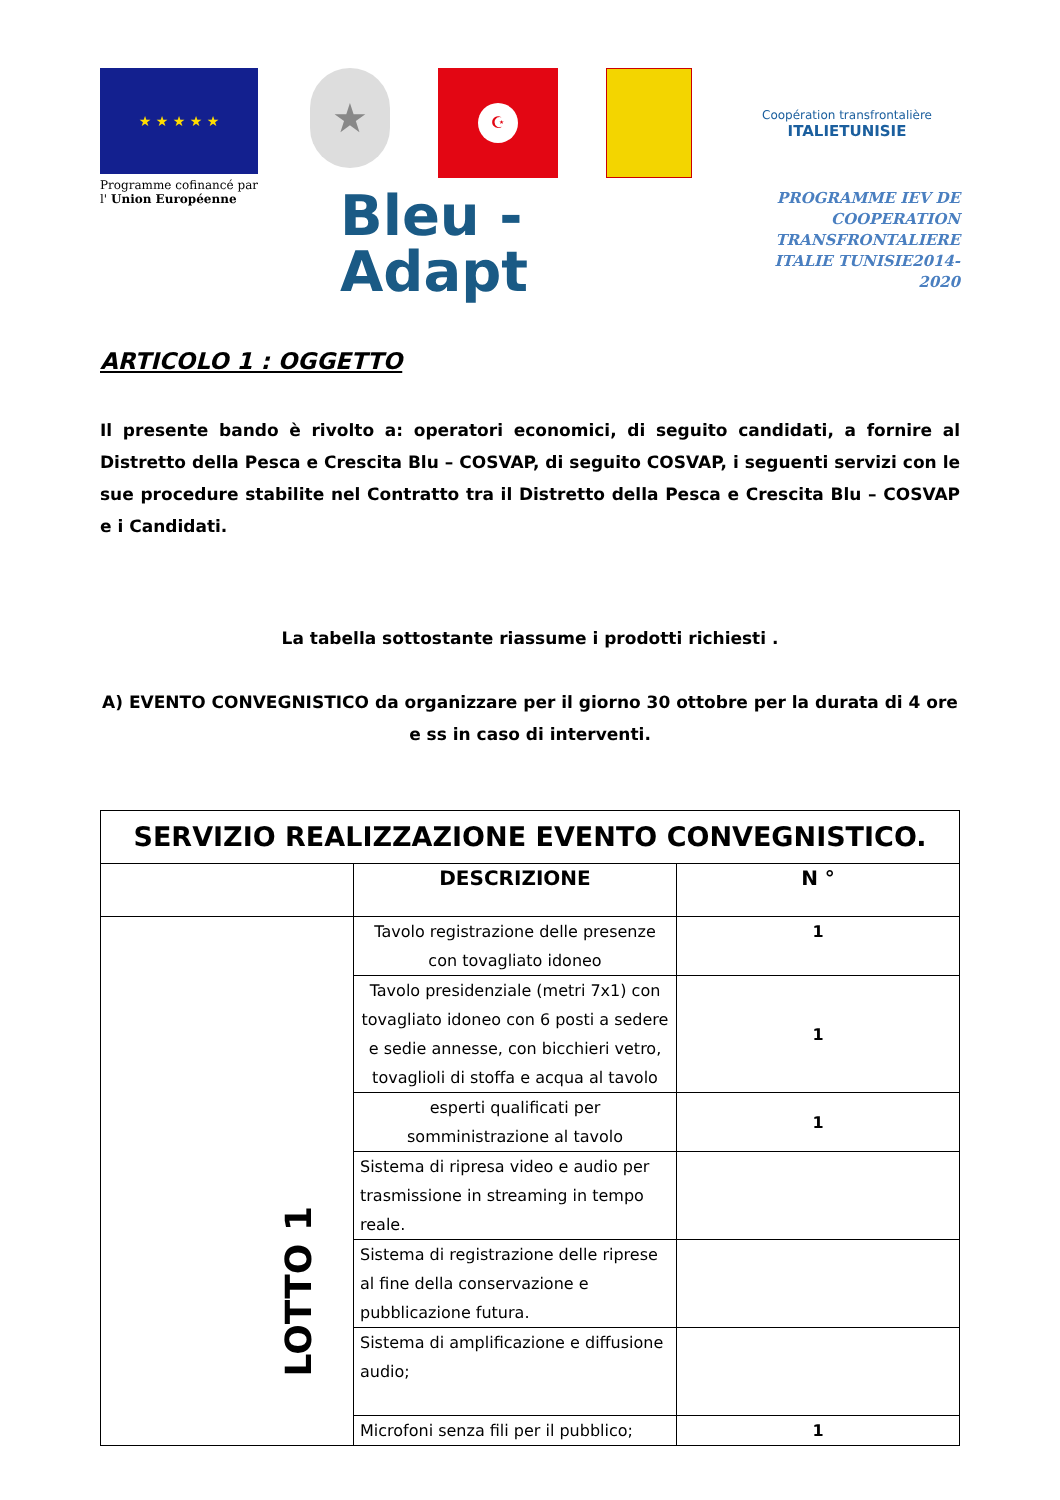★ ★ ★ ★ ★
★
☪
Coopération transfrontalière
ITALIETUNISIE
Programme cofinancé par
l' Union Européenne
Bleu -
Adapt
PROGRAMME IEV DE
COOPERATION TRANSFRONTALIERE
ITALIE TUNISIE2014-2020
ARTICOLO 1 : OGGETTO
Il presente bando è rivolto a: operatori economici, di seguito candidati, a fornire al Distretto della Pesca e Crescita Blu – COSVAP, di seguito COSVAP, i seguenti servizi con le sue procedure stabilite nel Contratto tra il Distretto della Pesca e Crescita Blu – COSVAP e i Candidati.
La tabella sottostante riassume i prodotti richiesti .
A) EVENTO CONVEGNISTICO da organizzare per il giorno 30 ottobre per la durata di 4 ore e ss in caso di interventi.
| SERVIZIO REALIZZAZIONE EVENTO CONVEGNISTICO. | | |
| --- | --- | --- |
| | DESCRIZIONE | N ° |
| LOTTO 1 | Tavolo registrazione delle presenze con tovagliato idoneo | 1 |
| | Tavolo presidenziale (metri 7x1) con tovagliato idoneo con 6 posti a sedere e sedie annesse, con bicchieri vetro, tovaglioli di stoffa e acqua al tavolo | 1 |
| | esperti qualificati per somministrazione al tavolo | 1 |
| | Sistema di ripresa video e audio per trasmissione in streaming in tempo reale. | |
| | Sistema di registrazione delle riprese al fine della conservazione e pubblicazione futura. | |
| | Sistema di amplificazione e diffusione audio; | |
| | Microfoni senza fili per il pubblico; | 1 |